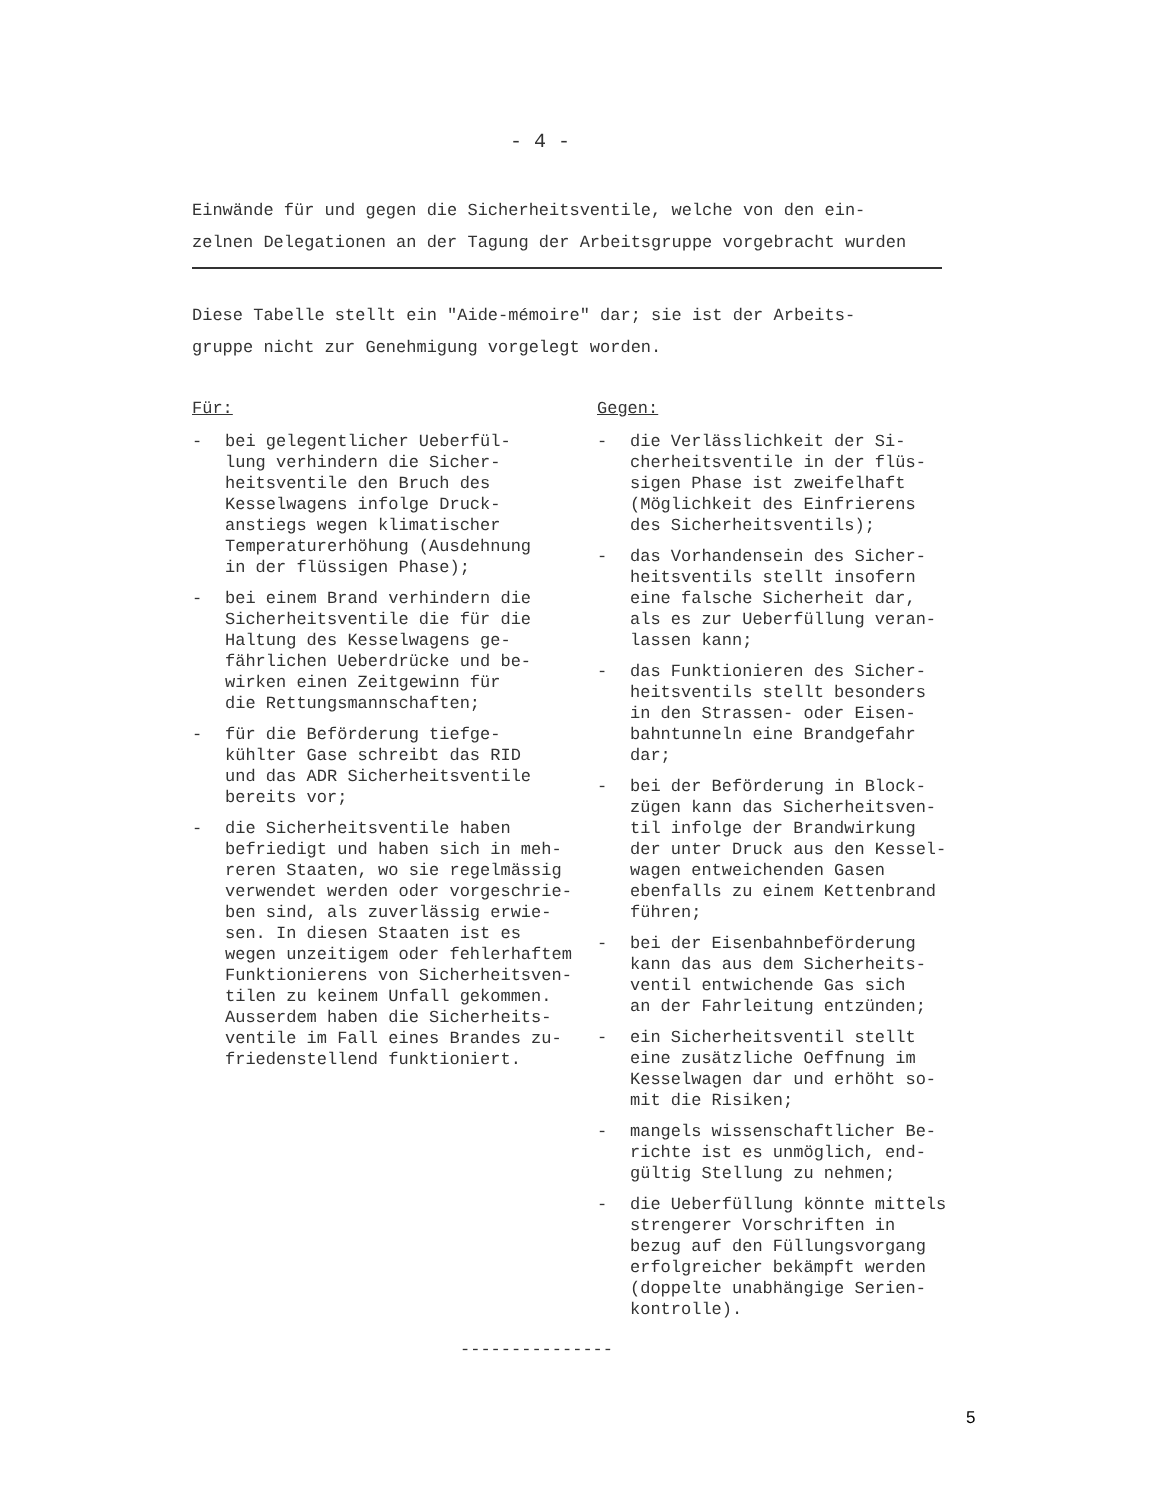- 4 -
Einwände für und gegen die Sicherheitsventile, welche von den ein-
zelnen Delegationen an der Tagung der Arbeitsgruppe vorgebracht wurden
Diese Tabelle stellt ein "Aide-mémoire" dar; sie ist der Arbeits-
gruppe nicht zur Genehmigung vorgelegt worden.
Für:
- bei gelegentlicher Ueberfül-
lung verhindern die Sicher-
heitsventile den Bruch des
Kesselwagens infolge Druck-
anstiegs wegen klimatischer
Temperaturerhöhung (Ausdehnung
in der flüssigen Phase);
- bei einem Brand verhindern die
Sicherheitsventile die für die
Haltung des Kesselwagens ge-
fährlichen Ueberdrücke und be-
wirken einen Zeitgewinn für
die Rettungsmannschaften;
- für die Beförderung tiefge-
kühlter Gase schreibt das RID
und das ADR Sicherheitsventile
bereits vor;
- die Sicherheitsventile haben
befriedigt und haben sich in meh-
reren Staaten, wo sie regelmässig
verwendet werden oder vorgeschrie-
ben sind, als zuverlässig erwie-
sen. In diesen Staaten ist es
wegen unzeitigem oder fehlerhaftem
Funktionierens von Sicherheitsven-
tilen zu keinem Unfall gekommen.
Ausserdem haben die Sicherheits-
ventile im Fall eines Brandes zu-
friedenstellend funktioniert.
Gegen:
- die Verlässlichkeit der Si-
cherheitsventile in der flüs-
sigen Phase ist zweifelhaft
(Möglichkeit des Einfrierens
des Sicherheitsventils);
- das Vorhandensein des Sicher-
heitsventils stellt insofern
eine falsche Sicherheit dar,
als es zur Ueberfüllung veran-
lassen kann;
- das Funktionieren des Sicher-
heitsventils stellt besonders
in den Strassen- oder Eisen-
bahntunneln eine Brandgefahr
dar;
- bei der Beförderung in Block-
zügen kann das Sicherheitsven-
til infolge der Brandwirkung
der unter Druck aus den Kessel-
wagen entweichenden Gasen
ebenfalls zu einem Kettenbrand
führen;
- bei der Eisenbahnbeförderung
kann das aus dem Sicherheits-
ventil entwichende Gas sich
an der Fahrleitung entzünden;
- ein Sicherheitsventil stellt
eine zusätzliche Oeffnung im
Kesselwagen dar und erhöht so-
mit die Risiken;
- mangels wissenschaftlicher Be-
richte ist es unmöglich, end-
gültig Stellung zu nehmen;
- die Ueberfüllung könnte mittels
strengerer Vorschriften in
bezug auf den Füllungsvorgang
erfolgreicher bekämpft werden
(doppelte unabhängige Serien-
kontrolle).
---------------
5